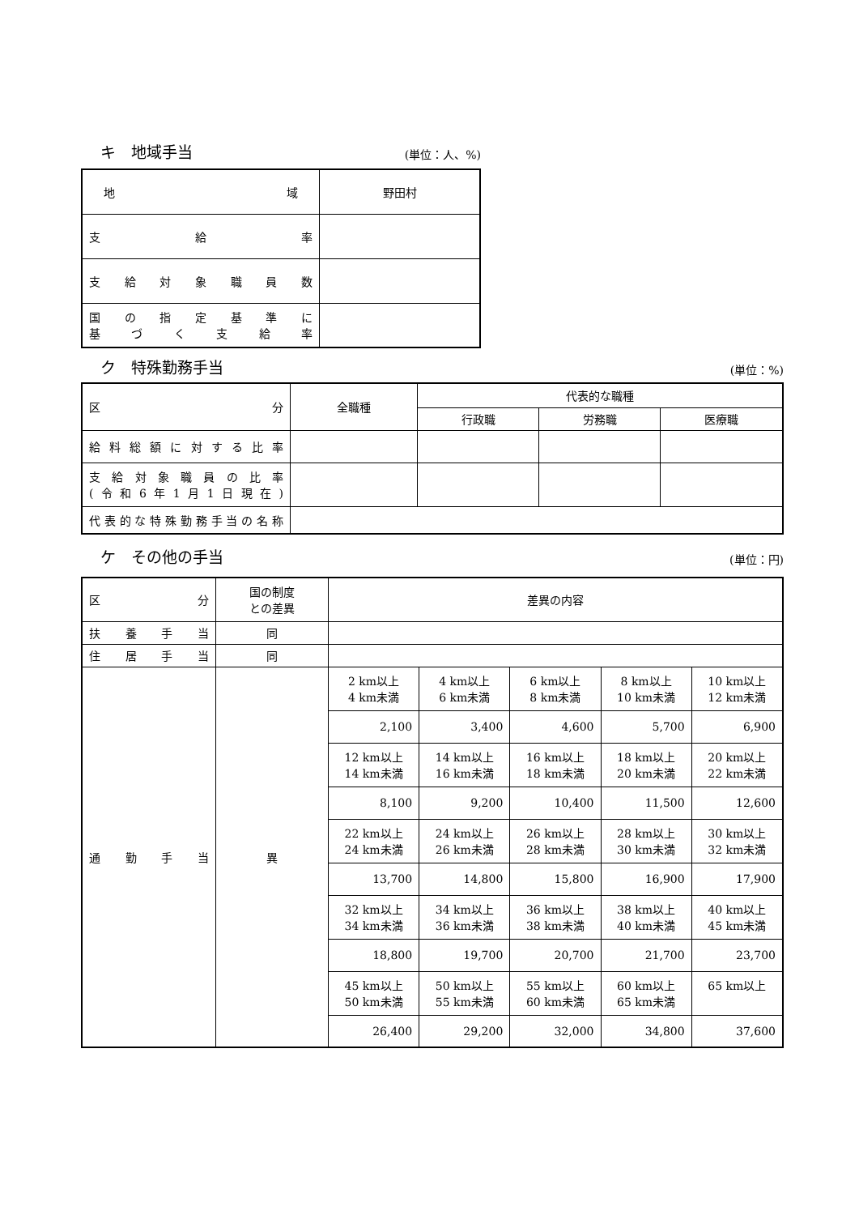キ　地域手当 (単位：人、%)
| 地域 | 野田村 |
| 支給率 | |
| 支給対象職員数 | |
| 国の指定基準に 基づく支給率 | |
ク　特殊勤務手当 (単位：%)
| 区分 | 全職種 | 代表的な職種 | | |
| | | 行政職 | 労務職 | 医療職 |
| 給料総額に対する比率 | | | | |
| 支給対象職員の比率 (令和6年1月1日現在) | | | | |
| 代表的な特殊勤務手当の名称 | | | | |
ケ　その他の手当 (単位：円)
| 区分 | 国の制度 との差異 | 差異の内容 | | | | |
| 扶養手当 | 同 | | | | | |
| 住居手当 | 同 | | | | | |
| 通勤手当 | 異 | 2 km以上 4 km未満 | 4 km以上 6 km未満 | 6 km以上 8 km未満 | 8 km以上 10 km未満 | 10 km以上 12 km未満 |
| | | 2,100 | 3,400 | 4,600 | 5,700 | 6,900 |
| | | 12 km以上 14 km未満 | 14 km以上 16 km未満 | 16 km以上 18 km未満 | 18 km以上 20 km未満 | 20 km以上 22 km未満 |
| | | 8,100 | 9,200 | 10,400 | 11,500 | 12,600 |
| | | 22 km以上 24 km未満 | 24 km以上 26 km未満 | 26 km以上 28 km未満 | 28 km以上 30 km未満 | 30 km以上 32 km未満 |
| | | 13,700 | 14,800 | 15,800 | 16,900 | 17,900 |
| | | 32 km以上 34 km未満 | 34 km以上 36 km未満 | 36 km以上 38 km未満 | 38 km以上 40 km未満 | 40 km以上 45 km未満 |
| | | 18,800 | 19,700 | 20,700 | 21,700 | 23,700 |
| | | 45 km以上 50 km未満 | 50 km以上 55 km未満 | 55 km以上 60 km未満 | 60 km以上 65 km未満 | 65 km以上 |
| | | 26,400 | 29,200 | 32,000 | 34,800 | 37,600 |